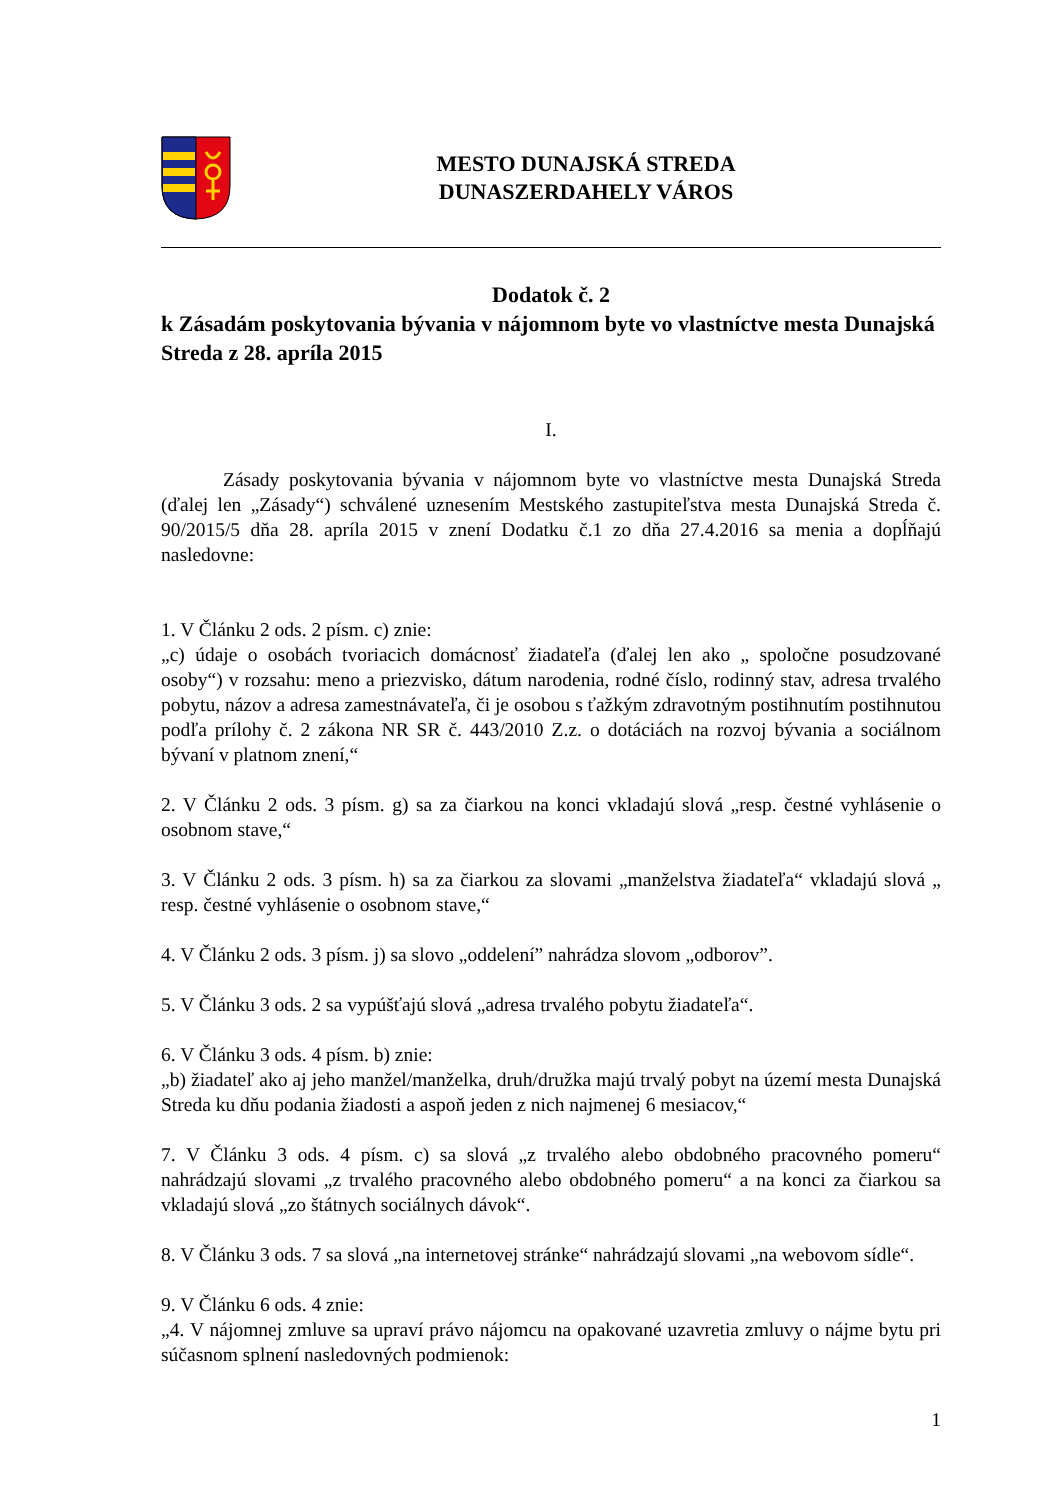MESTO DUNAJSKÁ STREDA
DUNASZERDAHELY VÁROS
Dodatok č. 2
k Zásadám poskytovania bývania v nájomnom byte vo vlastníctve mesta Dunajská Streda z 28. apríla 2015
I.
Zásady poskytovania bývania v nájomnom byte vo vlastníctve mesta Dunajská Streda (ďalej len „Zásady“) schválené uznesením Mestského zastupiteľstva mesta Dunajská Streda č. 90/2015/5 dňa 28. apríla 2015 v znení Dodatku č.1 zo dňa 27.4.2016 sa menia a dopĺňajú nasledovne:
1. V Článku 2 ods. 2 písm. c) znie:
„c) údaje o osobách tvoriacich domácnosť žiadateľa (ďalej len ako „ spoločne posudzované osoby“) v rozsahu: meno a priezvisko, dátum narodenia, rodné číslo, rodinný stav, adresa trvalého pobytu, názov a adresa zamestnávateľa, či je osobou s ťažkým zdravotným postihnutím postihnutou podľa prílohy č. 2 zákona NR SR č. 443/2010 Z.z. o dotáciách na rozvoj bývania a sociálnom bývaní v platnom znení,“
2. V Článku 2 ods. 3 písm. g) sa za čiarkou na konci vkladajú slová „resp. čestné vyhlásenie o osobnom stave,“
3. V Článku 2 ods. 3 písm. h) sa za čiarkou za slovami „manželstva žiadateľa“ vkladajú slová „ resp. čestné vyhlásenie o osobnom stave,“
4. V Článku 2 ods. 3 písm. j) sa slovo „oddelení” nahrádza slovom „odborov”.
5. V Článku 3 ods. 2 sa vypúšťajú slová „adresa trvalého pobytu žiadateľa“.
6. V Článku 3 ods. 4 písm. b) znie:
„b) žiadateľ ako aj jeho manžel/manželka, druh/družka majú trvalý pobyt na území mesta Dunajská Streda ku dňu podania žiadosti a aspoň jeden z nich najmenej 6 mesiacov,“
7. V Článku 3 ods. 4 písm. c) sa slová „z trvalého alebo obdobného pracovného pomeru“ nahrádzajú slovami „z trvalého pracovného alebo obdobného pomeru“ a na konci za čiarkou sa vkladajú slová „zo štátnych sociálnych dávok“.
8. V Článku 3 ods. 7 sa slová „na internetovej stránke“ nahrádzajú slovami „na webovom sídle“.
9. V Článku 6 ods. 4 znie:
„4. V nájomnej zmluve sa upraví právo nájomcu na opakované uzavretia zmluvy o nájme bytu pri súčasnom splnení nasledovných podmienok:
1